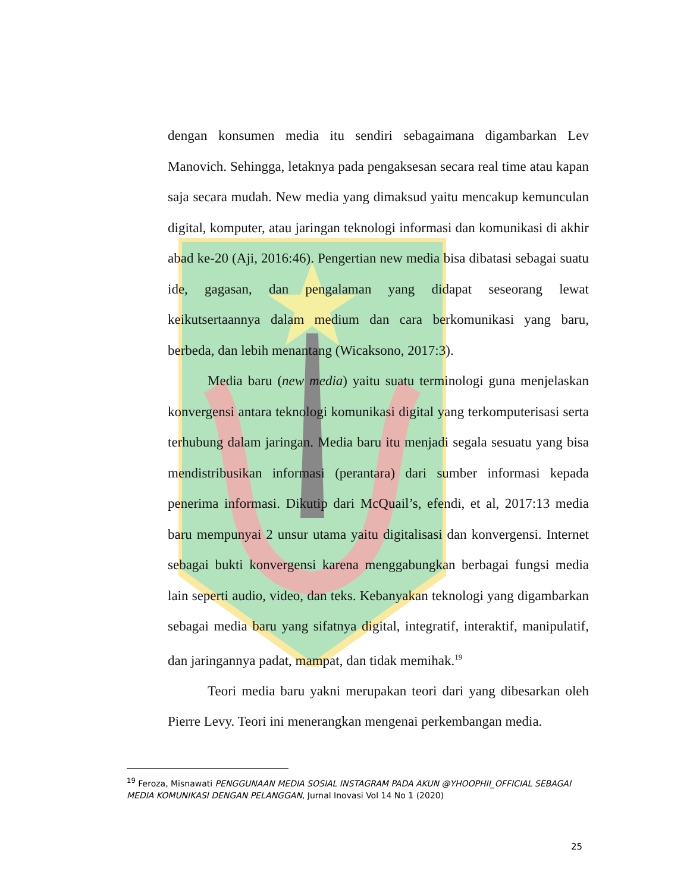dengan konsumen media itu sendiri sebagaimana digambarkan Lev Manovich. Sehingga, letaknya pada pengaksesan secara real time atau kapan saja secara mudah. New media yang dimaksud yaitu mencakup kemunculan digital, komputer, atau jaringan teknologi informasi dan komunikasi di akhir abad ke-20 (Aji, 2016:46). Pengertian new media bisa dibatasi sebagai suatu ide, gagasan, dan pengalaman yang didapat seseorang lewat keikutsertaannya dalam medium dan cara berkomunikasi yang baru, berbeda, dan lebih menantang (Wicaksono, 2017:3).
Media baru (new media) yaitu suatu terminologi guna menjelaskan konvergensi antara teknologi komunikasi digital yang terkomputerisasi serta terhubung dalam jaringan. Media baru itu menjadi segala sesuatu yang bisa mendistribusikan informasi (perantara) dari sumber informasi kepada penerima informasi. Dikutip dari McQuail’s, efendi, et al, 2017:13 media baru mempunyai 2 unsur utama yaitu digitalisasi dan konvergensi. Internet sebagai bukti konvergensi karena menggabungkan berbagai fungsi media lain seperti audio, video, dan teks. Kebanyakan teknologi yang digambarkan sebagai media baru yang sifatnya digital, integratif, interaktif, manipulatif, dan jaringannya padat, mampat, dan tidak memihak.<sup>19</sup>
Teori media baru yakni merupakan teori dari yang dibesarkan oleh Pierre Levy. Teori ini menerangkan mengenai perkembangan media.
<sup>19</sup> Feroza, Misnawati PENGGUNAAN MEDIA SOSIAL INSTAGRAM PADA AKUN @YHOOPHII_OFFICIAL SEBAGAI MEDIA KOMUNIKASI DENGAN PELANGGAN, Jurnal Inovasi Vol 14 No 1 (2020)
25